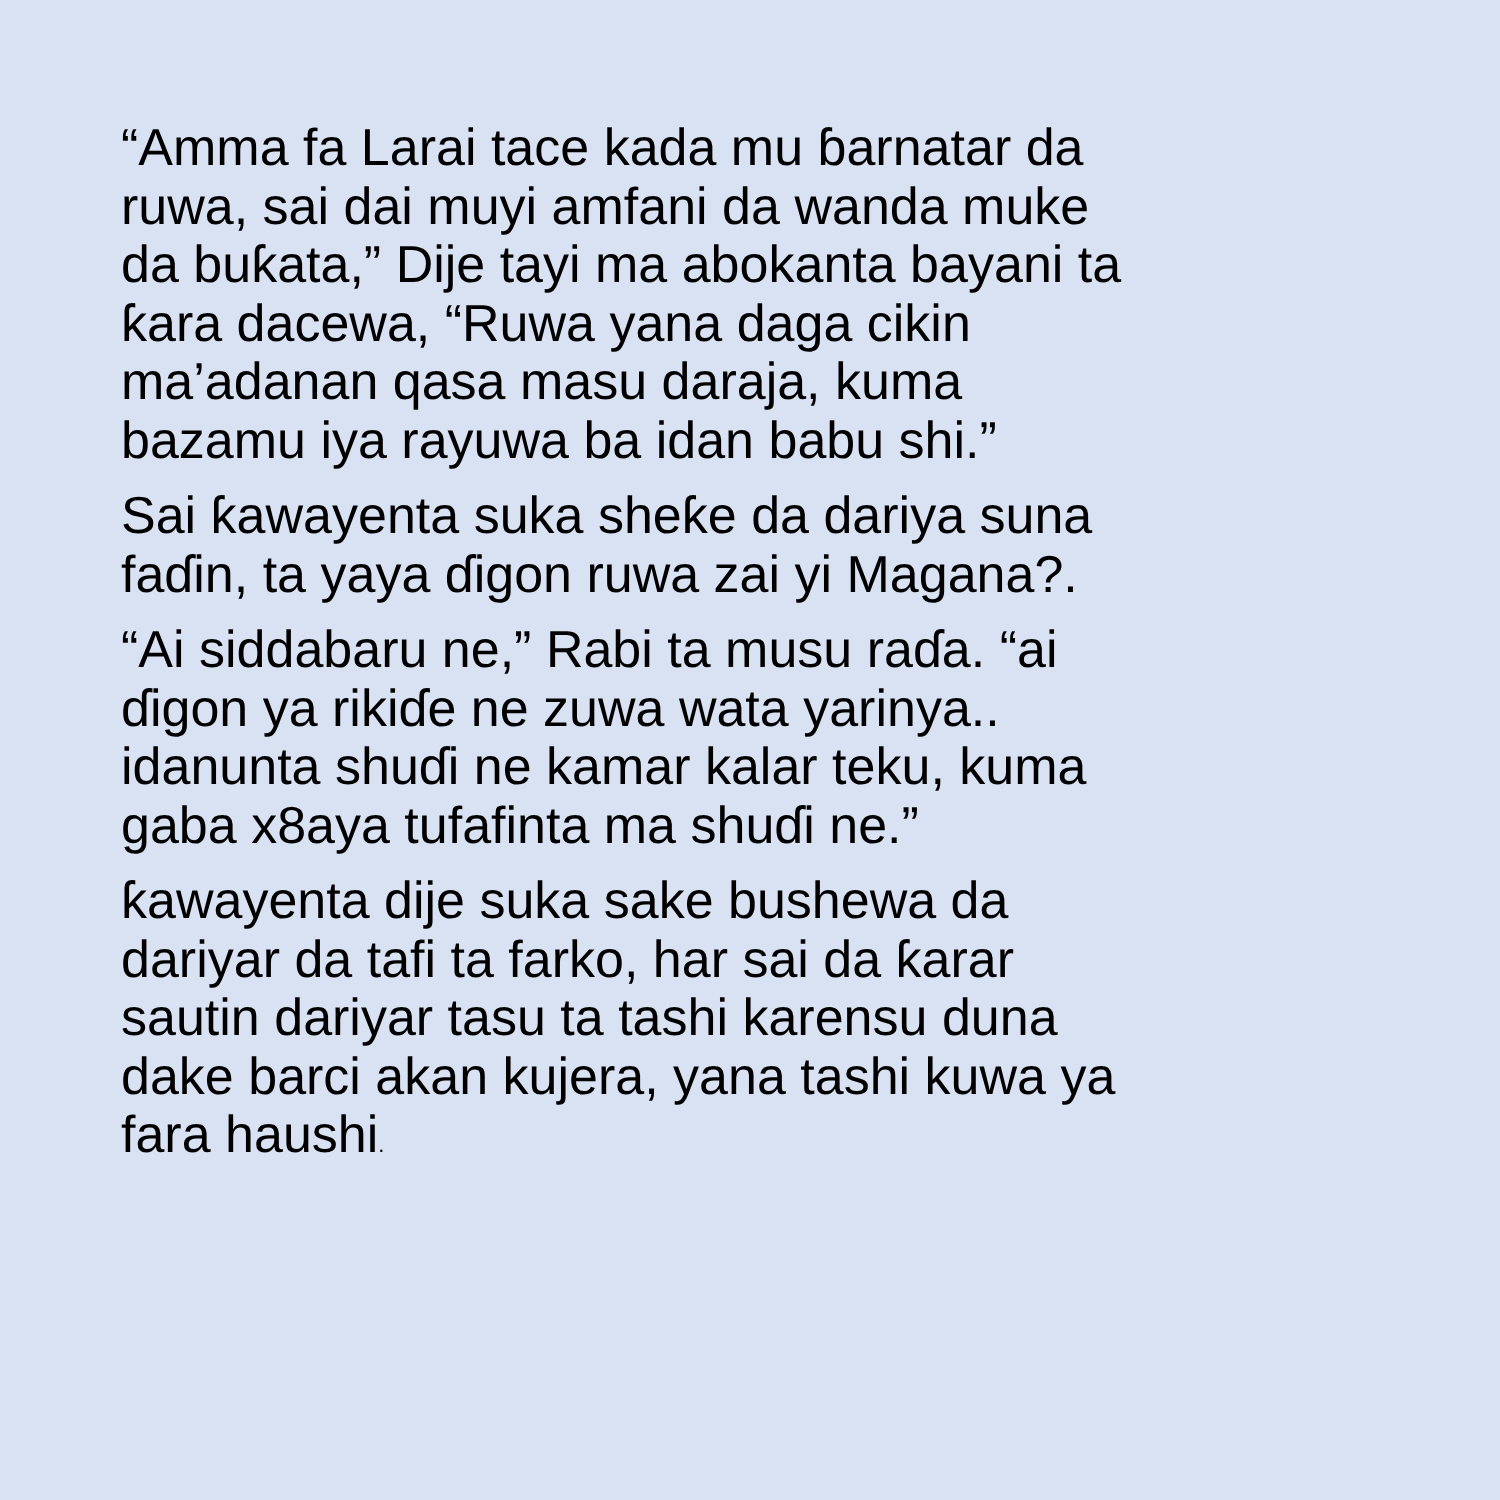“Amma fa Larai tace kada mu ɓarnatar da
ruwa, sai dai muyi amfani da wanda muke
da buƙata,” Dije tayi ma abokanta bayani ta
ƙara dacewa, “Ruwa yana daga cikin
ma’adanan qasa masu daraja, kuma
bazamu iya rayuwa ba idan babu shi.”
Sai ƙawayenta suka sheƙe da dariya suna
faɗin, ta yaya ɗigon ruwa zai yi Magana?.
“Ai siddabaru ne,” Rabi ta musu raɗa. “ai
ɗigon ya rikiɗe ne zuwa wata yarinya..
idanunta shuɗi ne kamar kalar teku, kuma
gaba x8aya tufafinta ma shuɗi ne.”
ƙawayenta dije suka sake bushewa da
dariyar da tafi ta farko, har sai da ƙarar
sautin dariyar tasu ta tashi karensu duna
dake barci akan kujera, yana tashi kuwa ya
fara haushi.